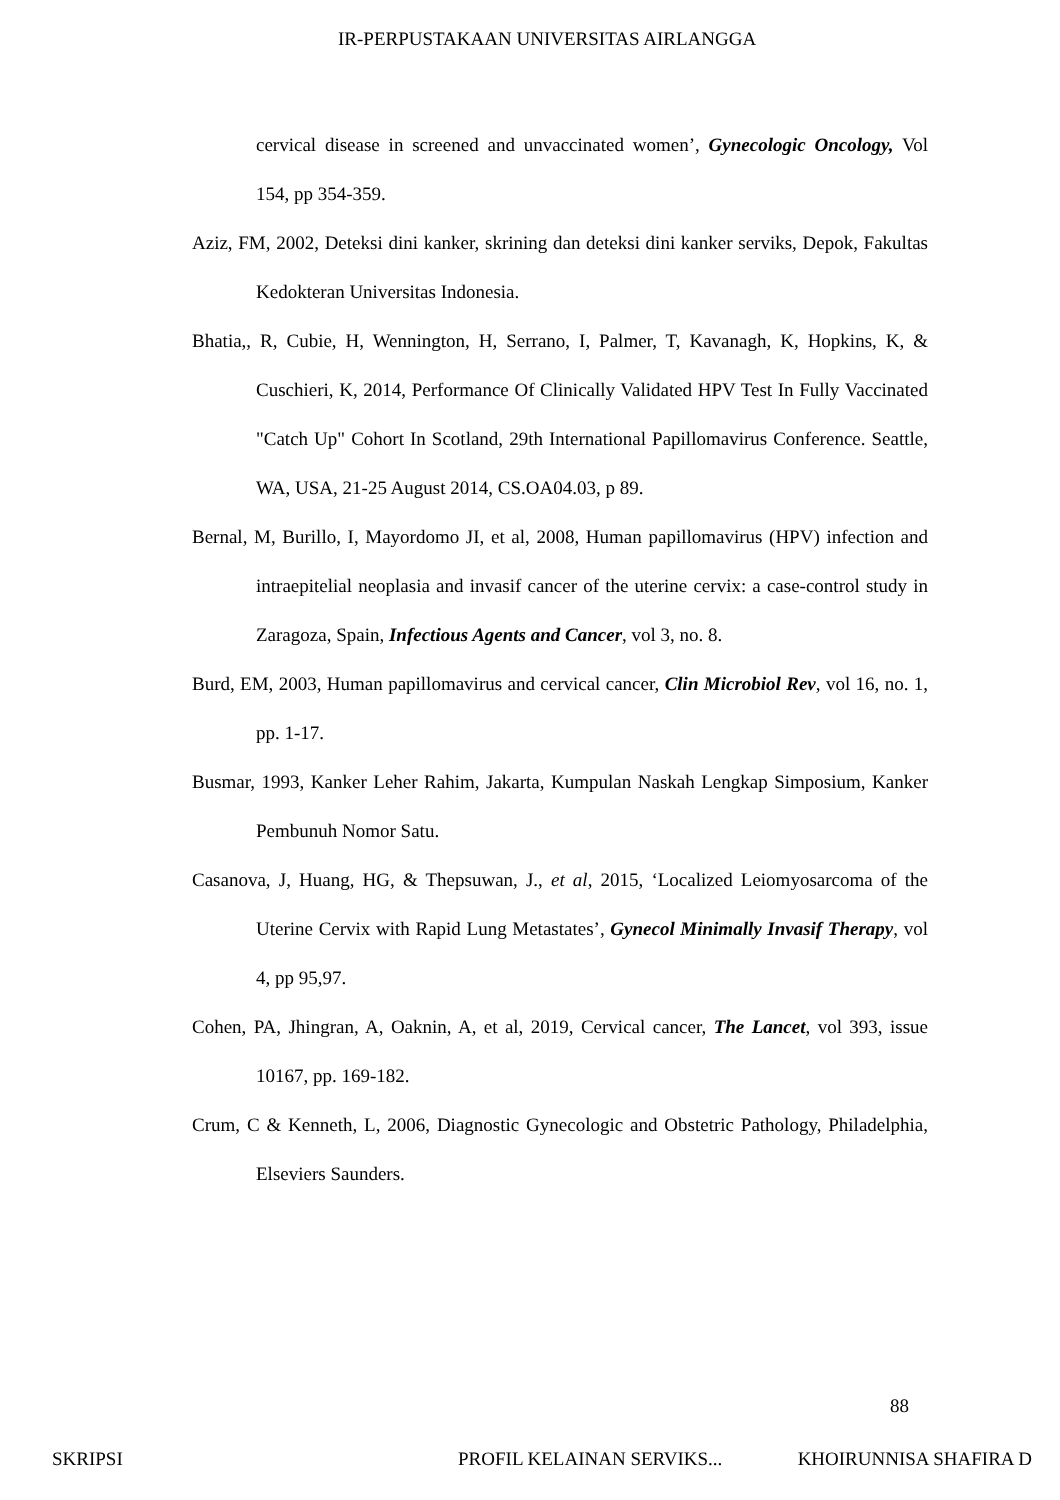IR-PERPUSTAKAAN UNIVERSITAS AIRLANGGA
cervical disease in screened and unvaccinated women’, Gynecologic Oncology, Vol 154, pp 354-359.
Aziz, FM, 2002, Deteksi dini kanker, skrining dan deteksi dini kanker serviks, Depok, Fakultas Kedokteran Universitas Indonesia.
Bhatia,, R, Cubie, H, Wennington, H, Serrano, I, Palmer, T, Kavanagh, K, Hopkins, K, & Cuschieri, K, 2014, Performance Of Clinically Validated HPV Test In Fully Vaccinated "Catch Up" Cohort In Scotland, 29th International Papillomavirus Conference. Seattle, WA, USA, 21-25 August 2014, CS.OA04.03, p 89.
Bernal, M, Burillo, I, Mayordomo JI, et al, 2008, Human papillomavirus (HPV) infection and intraepitelial neoplasia and invasif cancer of the uterine cervix: a case-control study in Zaragoza, Spain, Infectious Agents and Cancer, vol 3, no. 8.
Burd, EM, 2003, Human papillomavirus and cervical cancer, Clin Microbiol Rev, vol 16, no. 1, pp. 1-17.
Busmar, 1993, Kanker Leher Rahim, Jakarta, Kumpulan Naskah Lengkap Simposium, Kanker Pembunuh Nomor Satu.
Casanova, J, Huang, HG, & Thepsuwan, J., et al, 2015, ‘Localized Leiomyosarcoma of the Uterine Cervix with Rapid Lung Metastates’, Gynecol Minimally Invasif Therapy, vol 4, pp 95,97.
Cohen, PA, Jhingran, A, Oaknin, A, et al, 2019, Cervical cancer, The Lancet, vol 393, issue 10167, pp. 169-182.
Crum, C & Kenneth, L, 2006, Diagnostic Gynecologic and Obstetric Pathology, Philadelphia, Elseviers Saunders.
88
SKRIPSI PROFIL KELAINAN SERVIKS... KHOIRUNNISA SHAFIRA D